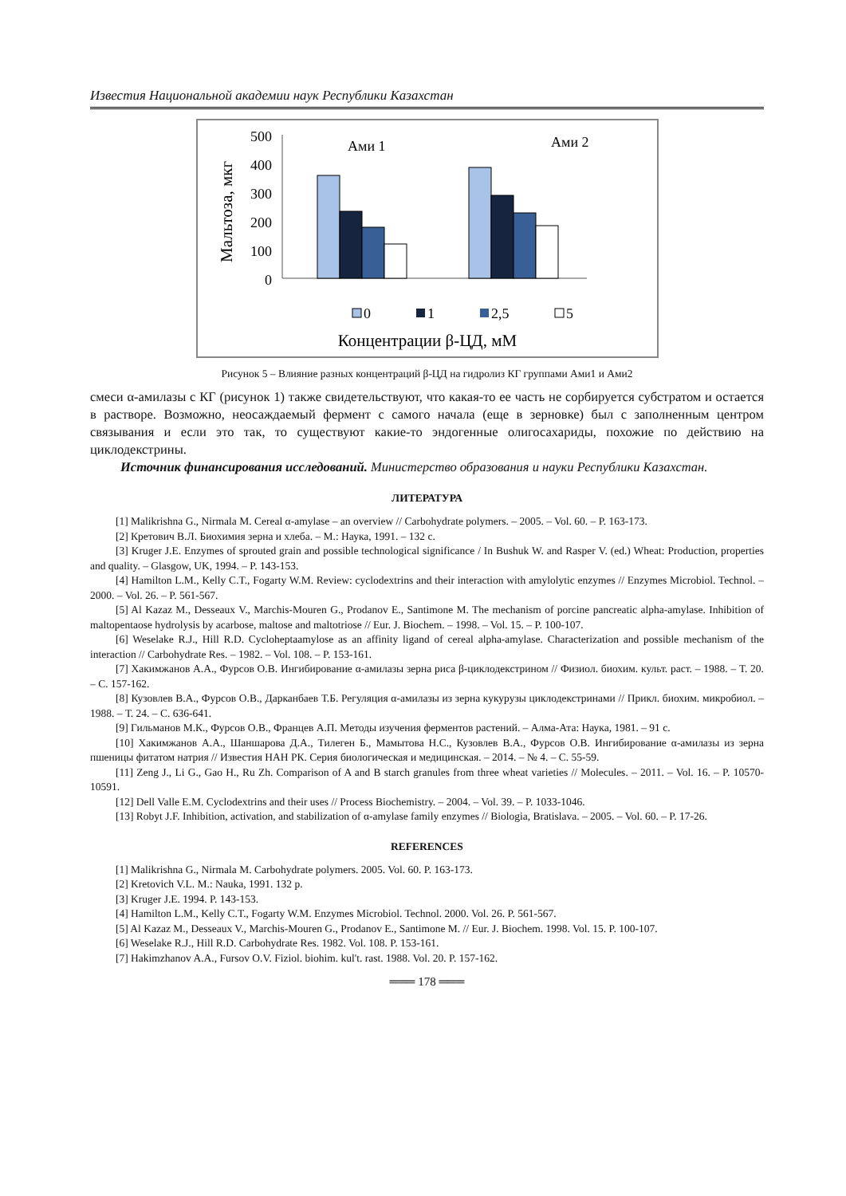Известия Национальной академии наук Республики Казахстан
Мальтоза, мкг
500
400
300
200
100
0
Ами 1
Ами 2
0
1
2,5
5
Концентрации β-ЦД, мМ
Рисунок 5 – Влияние разных концентраций β-ЦД на гидролиз КГ группами Ами1 и Ами2
смеси α-амилазы с КГ (рисунок 1) также свидетельствуют, что какая-то ее часть не сорбируется субстратом и остается в растворе. Возможно, неосаждаемый фермент с самого начала (еще в зерновке) был с заполненным центром связывания и если это так, то существуют какие-то эндогенные олигосахариды, похожие по действию на циклодекстрины.
Источник финансирования исследований. Министерство образования и науки Республики Казахстан.
ЛИТЕРАТУРА
[1] Malikrishna G., Nirmala M. Cereal α-amylase – an overview // Carbohydrate polymers. – 2005. – Vol. 60. – P. 163-173.
[2] Кретович В.Л. Биохимия зерна и хлеба. – М.: Наука, 1991. – 132 с.
[3] Kruger J.E. Enzymes of sprouted grain and possible technological significance / In Bushuk W. and Rasper V. (ed.) Wheat: Production, properties and quality. – Glasgow, UK, 1994. – P. 143-153.
[4] Hamilton L.M., Kelly C.T., Fogarty W.M. Review: cyclodextrins and their interaction with amylolytic enzymes // Enzymes Microbiol. Technol. – 2000. – Vol. 26. – P. 561-567.
[5] Al Kazaz M., Desseaux V., Marchis-Mouren G., Prodanov E., Santimone M. The mechanism of porcine pancreatic alpha-amylase. Inhibition of maltopentaose hydrolysis by acarbose, maltose and maltotriose // Eur. J. Biochem. – 1998. – Vol. 15. – P. 100-107.
[6] Weselake R.J., Hill R.D. Cycloheptaamylose as an affinity ligand of cereal alpha-amylase. Characterization and possible mechanism of the interaction // Carbohydrate Res. – 1982. – Vol. 108. – P. 153-161.
[7] Хакимжанов А.А., Фурсов О.В. Ингибирование α-амилазы зерна риса β-циклодекстрином // Физиол. биохим. культ. раст. – 1988. – Т. 20. – С. 157-162.
[8] Кузовлев В.А., Фурсов О.В., Дарканбаев Т.Б. Регуляция α-амилазы из зерна кукурузы циклодекстринами // Прикл. биохим. микробиол. – 1988. – Т. 24. – С. 636-641.
[9] Гильманов М.К., Фурсов О.В., Францев А.П. Методы изучения ферментов растений. – Алма-Ата: Наука, 1981. – 91 с.
[10] Хакимжанов А.А., Шаншарова Д.А., Тилеген Б., Мамытова Н.С., Кузовлев В.А., Фурсов О.В. Ингибирование α-амилазы из зерна пшеницы фитатом натрия // Известия НАН РК. Серия биологическая и медицинская. – 2014. – № 4. – С. 55-59.
[11] Zeng J., Li G., Gao H., Ru Zh. Comparison of A and B starch granules from three wheat varieties // Molecules. – 2011. – Vol. 16. – P. 10570-10591.
[12] Dell Valle E.M. Cyclodextrins and their uses // Process Biochemistry. – 2004. – Vol. 39. – P. 1033-1046.
[13] Robyt J.F. Inhibition, activation, and stabilization of α-amylase family enzymes // Biologia, Bratislava. – 2005. – Vol. 60. – P. 17-26.
REFERENCES
[1] Malikrishna G., Nirmala M. Carbohydrate polymers. 2005. Vol. 60. P. 163-173.
[2] Kretovich V.L. M.: Nauka, 1991. 132 p.
[3] Kruger J.E. 1994. P. 143-153.
[4] Hamilton L.M., Kelly C.T., Fogarty W.M. Enzymes Microbiol. Technol. 2000. Vol. 26. P. 561-567.
[5] Al Kazaz M., Desseaux V., Marchis-Mouren G., Prodanov E., Santimone M. // Eur. J. Biochem. 1998. Vol. 15. P. 100-107.
[6] Weselake R.J., Hill R.D. Carbohydrate Res. 1982. Vol. 108. P. 153-161.
[7] Hakimzhanov A.A., Fursov O.V. Fiziol. biohim. kul't. rast. 1988. Vol. 20. P. 157-162.
═══ 178 ═══